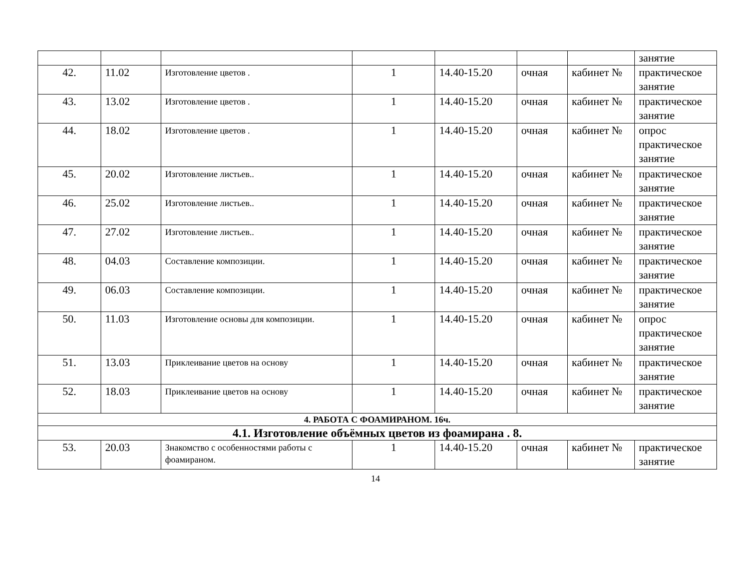| | | | | | | | занятие |
| 42. | 11.02 | Изготовление цветов . | 1 | 14.40-15.20 | очная | кабинет № | практическое занятие |
| 43. | 13.02 | Изготовление цветов . | 1 | 14.40-15.20 | очная | кабинет № | практическое занятие |
| 44. | 18.02 | Изготовление цветов . | 1 | 14.40-15.20 | очная | кабинет № | опрос практическое занятие |
| 45. | 20.02 | Изготовление листьев.. | 1 | 14.40-15.20 | очная | кабинет № | практическое занятие |
| 46. | 25.02 | Изготовление листьев.. | 1 | 14.40-15.20 | очная | кабинет № | практическое занятие |
| 47. | 27.02 | Изготовление листьев.. | 1 | 14.40-15.20 | очная | кабинет № | практическое занятие |
| 48. | 04.03 | Составление композиции. | 1 | 14.40-15.20 | очная | кабинет № | практическое занятие |
| 49. | 06.03 | Составление композиции. | 1 | 14.40-15.20 | очная | кабинет № | практическое занятие |
| 50. | 11.03 | Изготовление основы для композиции. | 1 | 14.40-15.20 | очная | кабинет № | опрос практическое занятие |
| 51. | 13.03 | Приклеивание цветов на основу | 1 | 14.40-15.20 | очная | кабинет № | практическое занятие |
| 52. | 18.03 | Приклеивание цветов на основу | 1 | 14.40-15.20 | очная | кабинет № | практическое занятие |
| 4. РАБОТА С ФОАМИРАНОМ. 16ч. | | | | | | | |
| 4.1. Изготовление объёмных цветов из фоамирана . 8. | | | | | | | |
| 53. | 20.03 | Знакомство с особенностями работы с фоамираном. | 1 | 14.40-15.20 | очная | кабинет № | практическое занятие |
14